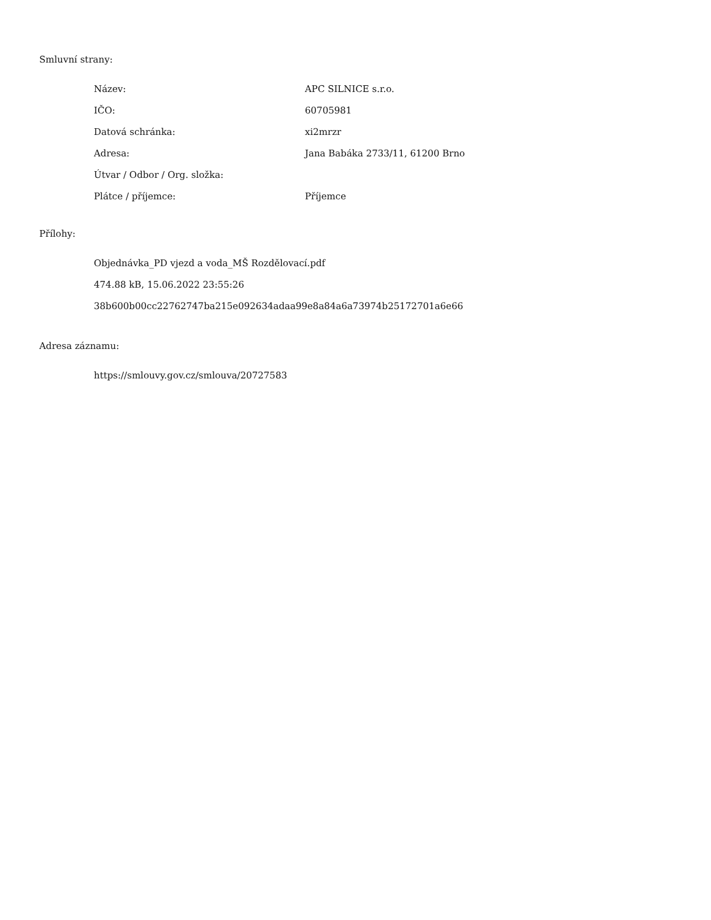Smluvní strany:
| Název: | APC SILNICE s.r.o. |
| IČO: | 60705981 |
| Datová schránka: | xi2mrzr |
| Adresa: | Jana Babáka 2733/11, 61200 Brno |
| Útvar / Odbor / Org. složka: | |
| Plátce / příjemce: | Příjemce |
Přílohy:
Objednávka_PD vjezd a voda_MŠ Rozdělovací.pdf
474.88 kB, 15.06.2022 23:55:26
38b600b00cc22762747ba215e092634adaa99e8a84a6a73974b25172701a6e66
Adresa záznamu:
https://smlouvy.gov.cz/smlouva/20727583